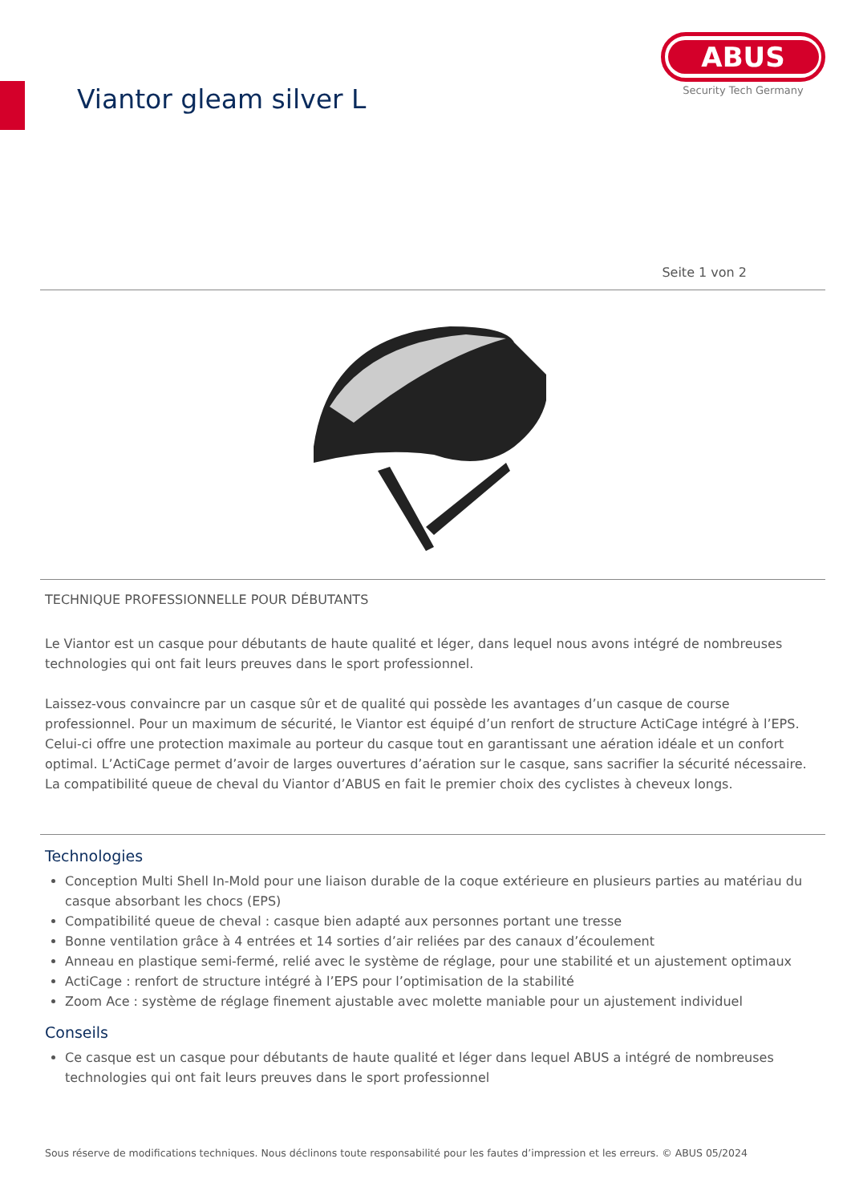Viantor gleam silver L
ABUS
Security Tech Germany
Seite 1 von 2
TECHNIQUE PROFESSIONNELLE POUR DÉBUTANTS
Le Viantor est un casque pour débutants de haute qualité et léger, dans lequel nous avons intégré de nombreuses technologies qui ont fait leurs preuves dans le sport professionnel.
Laissez-vous convaincre par un casque sûr et de qualité qui possède les avantages d’un casque de course professionnel. Pour un maximum de sécurité, le Viantor est équipé d’un renfort de structure ActiCage intégré à l’EPS. Celui-ci offre une protection maximale au porteur du casque tout en garantissant une aération idéale et un confort optimal. L’ActiCage permet d’avoir de larges ouvertures d’aération sur le casque, sans sacrifier la sécurité nécessaire. La compatibilité queue de cheval du Viantor d’ABUS en fait le premier choix des cyclistes à cheveux longs.
Technologies
Conception Multi Shell In-Mold pour une liaison durable de la coque extérieure en plusieurs parties au matériau du casque absorbant les chocs (EPS)
Compatibilité queue de cheval : casque bien adapté aux personnes portant une tresse
Bonne ventilation grâce à 4 entrées et 14 sorties d’air reliées par des canaux d’écoulement
Anneau en plastique semi-fermé, relié avec le système de réglage, pour une stabilité et un ajustement optimaux
ActiCage : renfort de structure intégré à l’EPS pour l’optimisation de la stabilité
Zoom Ace : système de réglage finement ajustable avec molette maniable pour un ajustement individuel
Conseils
Ce casque est un casque pour débutants de haute qualité et léger dans lequel ABUS a intégré de nombreuses technologies qui ont fait leurs preuves dans le sport professionnel
Sous réserve de modifications techniques. Nous déclinons toute responsabilité pour les fautes d’impression et les erreurs. © ABUS 05/2024